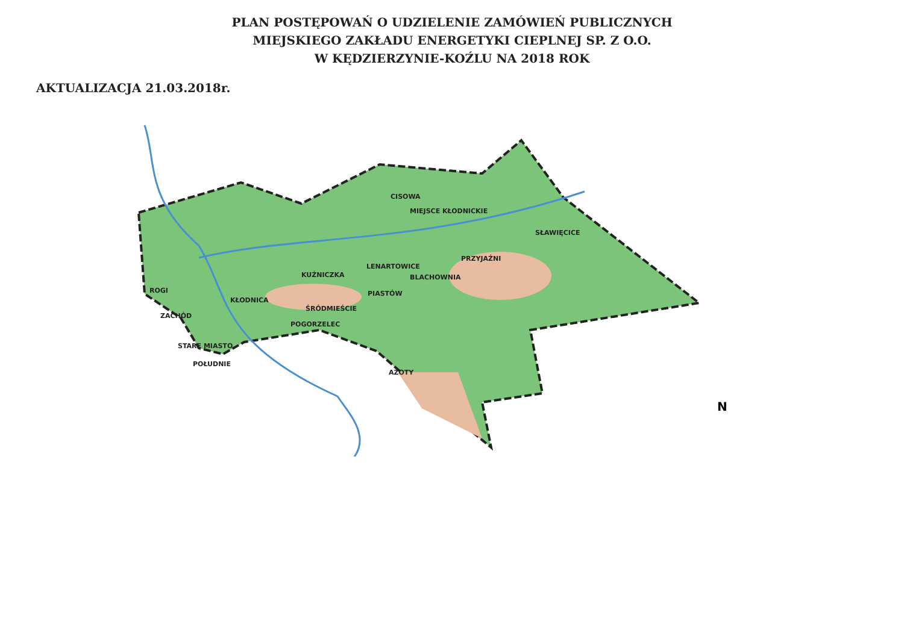PLAN POSTĘPOWAŃ O UDZIELENIE ZAMÓWIEŃ PUBLICZNYCH
MIEJSKIEGO ZAKŁADU ENERGETYKI CIEPLNEJ SP. Z O.O.
W KĘDZIERZYNIE-KOŹLU NA 2018 ROK
AKTUALIZACJA 21.03.2018r.
CISOWA
MIEJSCE KŁODNICKIE
SŁAWIĘCICE
PRZYJAŹNI
LENARTOWICE
KUŹNICZKA BLACHOWNIA
ROGI PIASTÓW
KŁODNICA
ŚRÓDMIEŚCIE
ZACHÓD
POGORZELEC
STARE MIASTO
POŁUDNIE
AZOTY
N